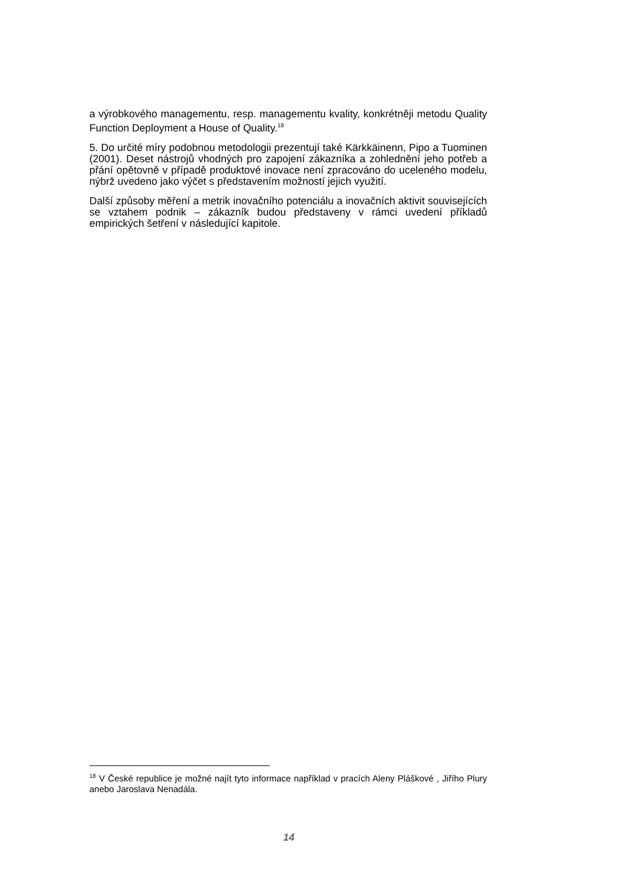a výrobkového managementu, resp. managementu kvality, konkrétněji metodu Quality Function Deployment a House of Quality.<sup>18</sup>
5. Do určité míry podobnou metodologii prezentují také Kärkkäinenn, Pipo a Tuominen (2001). Deset nástrojů vhodných pro zapojení zákazníka a zohlednění jeho potřeb a přání opětovně v případě produktové inovace není zpracováno do uceleného modelu, nýbrž uvedeno jako výčet s představením možností jejich využití.
Další způsoby měření a metrik inovačního potenciálu a inovačních aktivit souvisejících se vztahem podnik – zákazník budou představeny v rámci uvedení příkladů empirických šetření v následující kapitole.
<sup>18</sup> V České republice je možné najít tyto informace například v pracích Aleny Pláškové , Jiřího Plury anebo Jaroslava Nenadála.
14